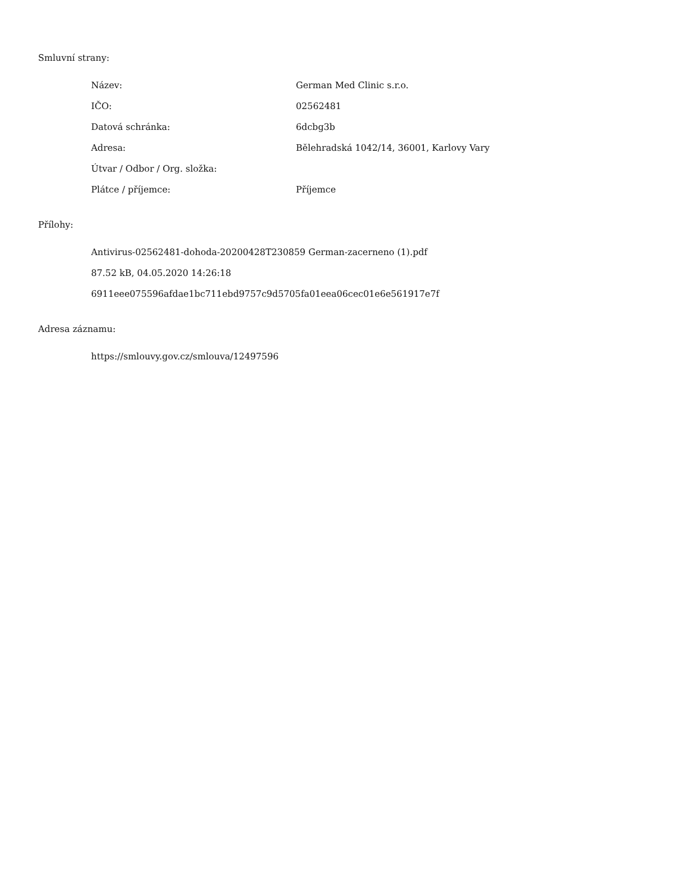Smluvní strany:
| Název: | German Med Clinic s.r.o. |
| IČO: | 02562481 |
| Datová schránka: | 6dcbg3b |
| Adresa: | Bělehradská 1042/14, 36001, Karlovy Vary |
| Útvar / Odbor / Org. složka: | |
| Plátce / příjemce: | Příjemce |
Přílohy:
Antivirus-02562481-dohoda-20200428T230859 German-zacerneno (1).pdf
87.52 kB, 04.05.2020 14:26:18
6911eee075596afdae1bc711ebd9757c9d5705fa01eea06cec01e6e561917e7f
Adresa záznamu:
https://smlouvy.gov.cz/smlouva/12497596